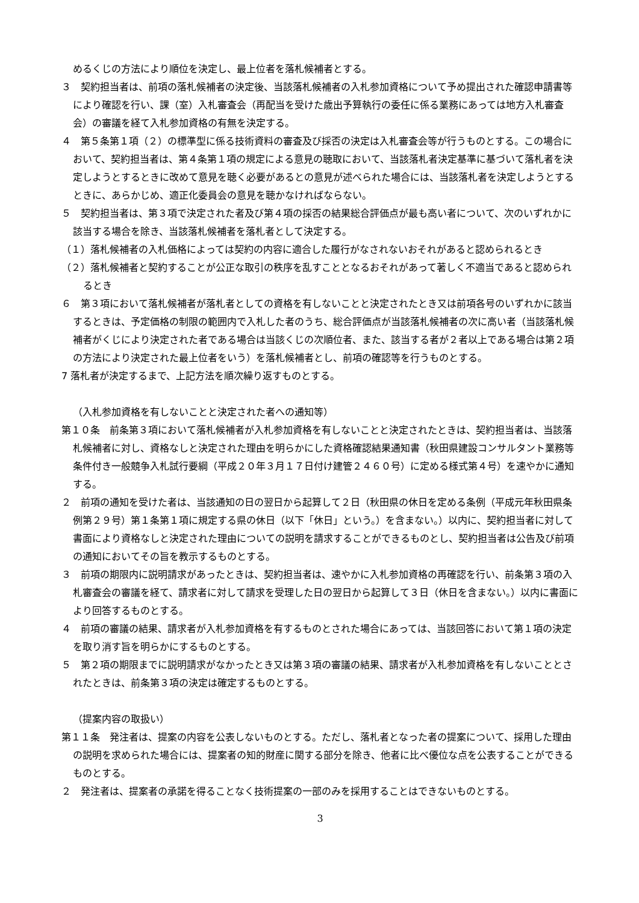めるくじの方法により順位を決定し、最上位者を落札候補者とする。
３　契約担当者は、前項の落札候補者の決定後、当該落札候補者の入札参加資格について予め提出された確認申請書等により確認を行い、課（室）入札審査会（再配当を受けた歳出予算執行の委任に係る業務にあっては地方入札審査会）の審議を経て入札参加資格の有無を決定する。
４　第５条第１項（２）の標準型に係る技術資料の審査及び採否の決定は入札審査会等が行うものとする。この場合において、契約担当者は、第４条第１項の規定による意見の聴取において、当該落札者決定基準に基づいて落札者を決定しようとするときに改めて意見を聴く必要があるとの意見が述べられた場合には、当該落札者を決定しようとするときに、あらかじめ、適正化委員会の意見を聴かなければならない。
５　契約担当者は、第３項で決定された者及び第４項の採否の結果総合評価点が最も高い者について、次のいずれかに該当する場合を除き、当該落札候補者を落札者として決定する。
（１）落札候補者の入札価格によっては契約の内容に適合した履行がなされないおそれがあると認められるとき
（２）落札候補者と契約することが公正な取引の秩序を乱すこととなるおそれがあって著しく不適当であると認められるとき
６　第３項において落札候補者が落札者としての資格を有しないことと決定されたとき又は前項各号のいずれかに該当するときは、予定価格の制限の範囲内で入札した者のうち、総合評価点が当該落札候補者の次に高い者（当該落札候補者がくじにより決定された者である場合は当該くじの次順位者、また、該当する者が２者以上である場合は第２項の方法により決定された最上位者をいう）を落札候補者とし、前項の確認等を行うものとする。
7 落札者が決定するまで、上記方法を順次繰り返すものとする。
（入札参加資格を有しないことと決定された者への通知等）
第１０条　前条第３項において落札候補者が入札参加資格を有しないことと決定されたときは、契約担当者は、当該落札候補者に対し、資格なしと決定された理由を明らかにした資格確認結果通知書（秋田県建設コンサルタント業務等条件付き一般競争入札試行要綱（平成２０年３月１７日付け建管２４６０号）に定める様式第４号）を速やかに通知する。
２　前項の通知を受けた者は、当該通知の日の翌日から起算して２日（秋田県の休日を定める条例（平成元年秋田県条例第２９号）第１条第１項に規定する県の休日（以下「休日」という。）を含まない。）以内に、契約担当者に対して書面により資格なしと決定された理由についての説明を請求することができるものとし、契約担当者は公告及び前項の通知においてその旨を教示するものとする。
３　前項の期限内に説明請求があったときは、契約担当者は、速やかに入札参加資格の再確認を行い、前条第３項の入札審査会の審議を経て、請求者に対して請求を受理した日の翌日から起算して３日（休日を含まない。）以内に書面により回答するものとする。
４　前項の審議の結果、請求者が入札参加資格を有するものとされた場合にあっては、当該回答において第１項の決定を取り消す旨を明らかにするものとする。
５　第２項の期限までに説明請求がなかったとき又は第３項の審議の結果、請求者が入札参加資格を有しないこととされたときは、前条第３項の決定は確定するものとする。
（提案内容の取扱い）
第１１条　発注者は、提案の内容を公表しないものとする。ただし、落札者となった者の提案について、採用した理由の説明を求められた場合には、提案者の知的財産に関する部分を除き、他者に比べ優位な点を公表することができるものとする。
２　発注者は、提案者の承諾を得ることなく技術提案の一部のみを採用することはできないものとする。
3